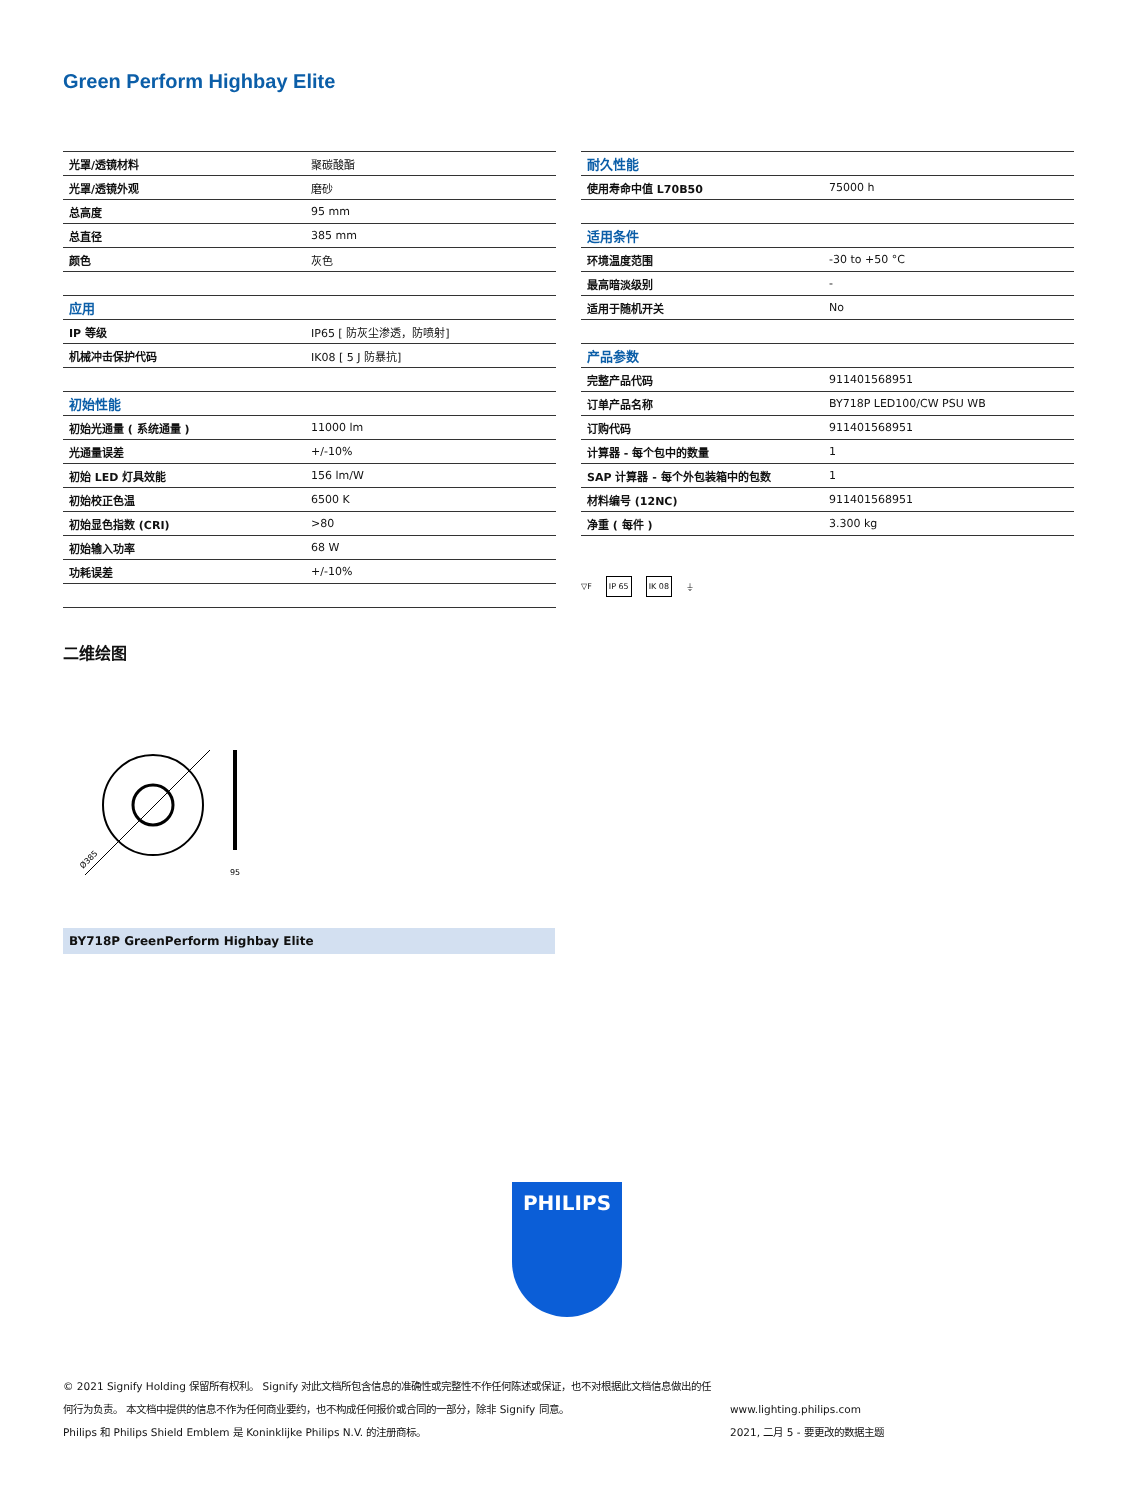Green Perform Highbay Elite
| 光罩/透镜材料 | 聚碳酸酯 |
| 光罩/透镜外观 | 磨砂 |
| 总高度 | 95 mm |
| 总直径 | 385 mm |
| 颜色 | 灰色 |
| 应用 | |
| IP 等级 | IP65 [ 防灰尘渗透，防喷射] |
| 机械冲击保护代码 | IK08 [ 5 J 防暴抗] |
| 初始性能 | |
| 初始光通量 ( 系统通量 ) | 11000 lm |
| 光通量误差 | +/-10% |
| 初始 LED 灯具效能 | 156 lm/W |
| 初始校正色温 | 6500 K |
| 初始显色指数 (CRI) | >80 |
| 初始输入功率 | 68 W |
| 功耗误差 | +/-10% |
| 耐久性能 | |
| 使用寿命中值 L70B50 | 75000 h |
| 适用条件 | |
| 环境温度范围 | -30 to +50 °C |
| 最高暗淡级别 | - |
| 适用于随机开关 | No |
| 产品参数 | |
| 完整产品代码 | 911401568951 |
| 订单产品名称 | BY718P LED100/CW PSU WB |
| 订购代码 | 911401568951 |
| 计算器 - 每个包中的数量 | 1 |
| SAP 计算器 - 每个外包装箱中的包数 | 1 |
| 材料编号 (12NC) | 911401568951 |
| 净重 ( 每件 ) | 3.300 kg |
▽F IP 65 IK 08 ⏚
二维绘图
Ø385
95
BY718P GreenPerform Highbay Elite
PHILIPS
© 2021 Signify Holding 保留所有权利。 Signify 对此文档所包含信息的准确性或完整性不作任何陈述或保证，也不对根据此文档信息做出的任何行为负责。 本文档中提供的信息不作为任何商业要约，也不构成任何报价或合同的一部分，除非 Signify 同意。
Philips 和 Philips Shield Emblem 是 Koninklijke Philips N.V. 的注册商标。
www.lighting.philips.com
2021, 二月 5 - 要更改的数据主题